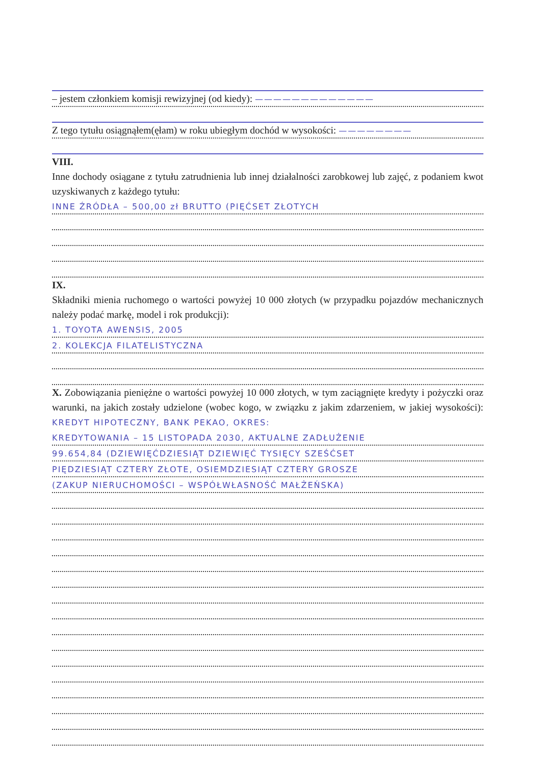– jestem członkiem komisji rewizyjnej (od kiedy): —————————————
Z tego tytułu osiągnąłem(ęłam) w roku ubiegłym dochód w wysokości: ————————
VIII.
Inne dochody osiągane z tytułu zatrudnienia lub innej działalności zarobkowej lub zajęć, z podaniem kwot uzyskiwanych z każdego tytułu:
INNE ŹRÓDŁA – 500,00 zł BRUTTO (PIĘĆSET ZŁOTYCH
IX.
Składniki mienia ruchomego o wartości powyżej 10 000 złotych (w przypadku pojazdów mechanicznych należy podać markę, model i rok produkcji):
1. TOYOTA AWENSIS, 2005
2. KOLEKCJA FILATELISTYCZNA
X. Zobowiązania pieniężne o wartości powyżej 10 000 złotych, w tym zaciągnięte kredyty i pożyczki oraz warunki, na jakich zostały udzielone (wobec kogo, w związku z jakim zdarzeniem, w jakiej wysokości): KREDYT HIPOTECZNY, BANK PEKAO, OKRES:
KREDYTOWANIA – 15 LISTOPADA 2030, AKTUALNE ZADŁUŻENIE
99.654,84 (DZIEWIĘĆDZIESIĄT DZIEWIĘĆ TYSIĘCY SZEŚĆSET
PIĘDZIESIĄT CZTERY ZŁOTE, OSIEMDZIESIĄT CZTERY GROSZE
(ZAKUP NIERUCHOMOŚCI – WSPÓŁWŁASNOŚĆ MAŁŻEŃSKA)